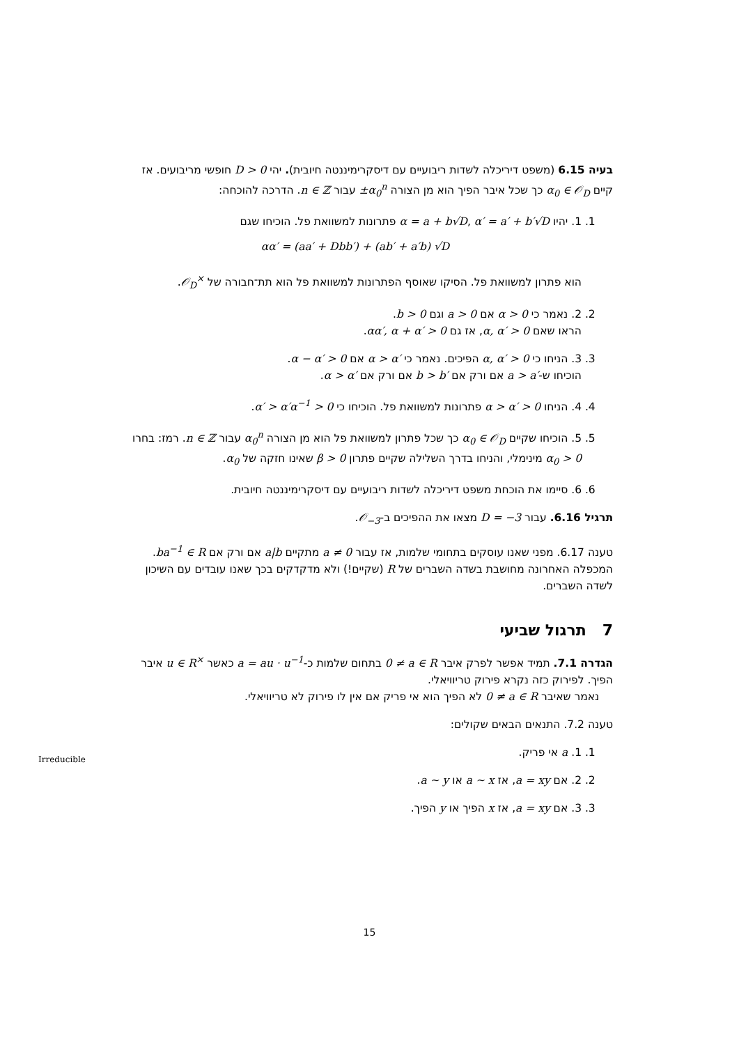בעיה 6.15 (משפט דיריכלה לשדות ריבועיים עם דיסקרימיננטה חיובית). יהי D > 0 חופשי מריבועים. אז קיים α<sub>0</sub> ∈ 𝒪<sub>D</sub> כך שכל איבר הפיך הוא מן הצורה ±α<sub>0</sub><sup>n</sup> עבור n ∈ ℤ. הדרכה להוכחה:
1. 1. יהיו α = a + b√D, α′ = a′ + b′√D פתרונות למשוואת פל. הוכיחו שגם
αα′ = (aa′ + Dbb′) + (ab′ + a′b) √D
הוא פתרון למשוואת פל. הסיקו שאוסף הפתרונות למשוואת פל הוא תת־חבורה של 𝒪<sub>D</sub><sup>×</sup>.
2. 2. נאמר כי α > 0 אם a > 0 וגם b > 0.
הראו שאם α, α′ > 0, אז גם αα′, α + α′ > 0.
3. 3. הניחו כי α, α′ > 0 הפיכים. נאמר כי α > α′ אם α − α′ > 0.
הוכיחו ש-a > a′ אם ורק אם b > b′ אם ורק אם α > α′.
4. 4. הניחו α > α′ > 0 פתרונות למשוואת פל. הוכיחו כי α′ > α′α<sup>−1</sup> > 0.
5. 5. הוכיחו שקיים α<sub>0</sub> ∈ 𝒪<sub>D</sub> כך שכל פתרון למשוואת פל הוא מן הצורה α<sub>0</sub><sup>n</sup> עבור n ∈ ℤ. רמז: בחרו α<sub>0</sub> > 0 מינימלי, והניחו בדרך השלילה שקיים פתרון β > 0 שאינו חזקה של α<sub>0</sub>.
6. 6. סיימו את הוכחת משפט דיריכלה לשדות ריבועיים עם דיסקרימיננטה חיובית.
תרגיל 6.16. עבור D = −3 מצאו את ההפיכים ב-𝒪<sub>−3</sub>.
טענה 6.17. מפני שאנו עוסקים בתחומי שלמות, אז עבור a ≠ 0 מתקיים a|b אם ורק אם ba<sup>−1</sup> ∈ R. המכפלה האחרונה מחושבת בשדה השברים של R (שקיים!) ולא מדקדקים בכך שאנו עובדים עם השיכון לשדה השברים.
7 תרגול שביעי
הגדרה 7.1. תמיד אפשר לפרק איבר 0 ≠ a ∈ R בתחום שלמות כ-a = au · u<sup>−1</sup> כאשר u ∈ R<sup>×</sup> איבר הפיך. לפירוק כזה נקרא פירוק טריוויאלי.
נאמר שאיבר 0 ≠ a ∈ R לא הפיך הוא אי פריק אם אין לו פירוק לא טריוויאלי.
טענה 7.2. התנאים הבאים שקולים:
1. 1. a אי פריק.
2. 2. אם a = xy, אז a ∼ x או a ∼ y.
3. 3. אם a = xy, אז x הפיך או y הפיך.
Irreducible
15